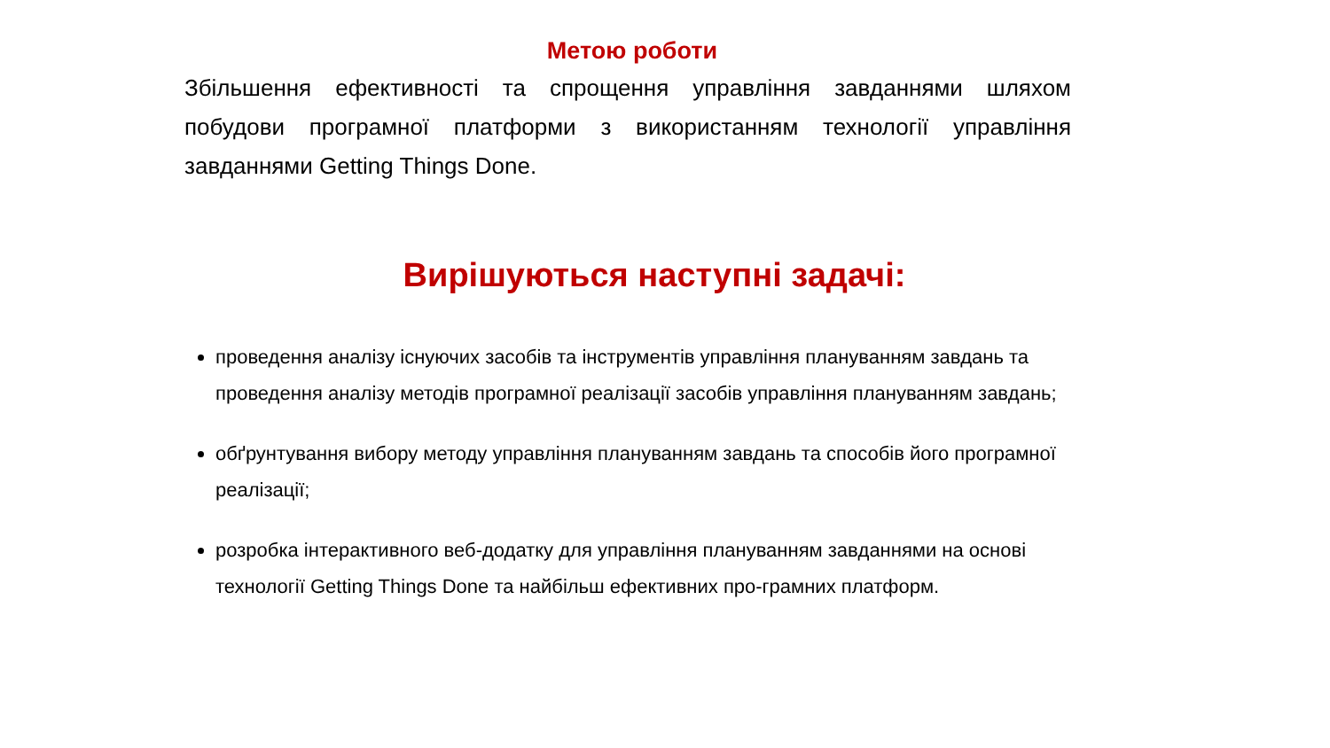Метою роботи
Збільшення ефективності та спрощення управління завданнями шляхом побудови програмної платформи з використанням технології управління завданнями Getting Things Done.
Вирішуються наступні задачі:
проведення аналізу існуючих засобів та інструментів управління плануванням завдань та проведення аналізу методів програмної реалізації засобів управління плануванням завдань;
обґрунтування вибору методу управління плануванням завдань та способів його програмної реалізації;
розробка інтерактивного веб-додатку для управління плануванням завданнями на основі технології Getting Things Done та найбільш ефективних про-грамних платформ.